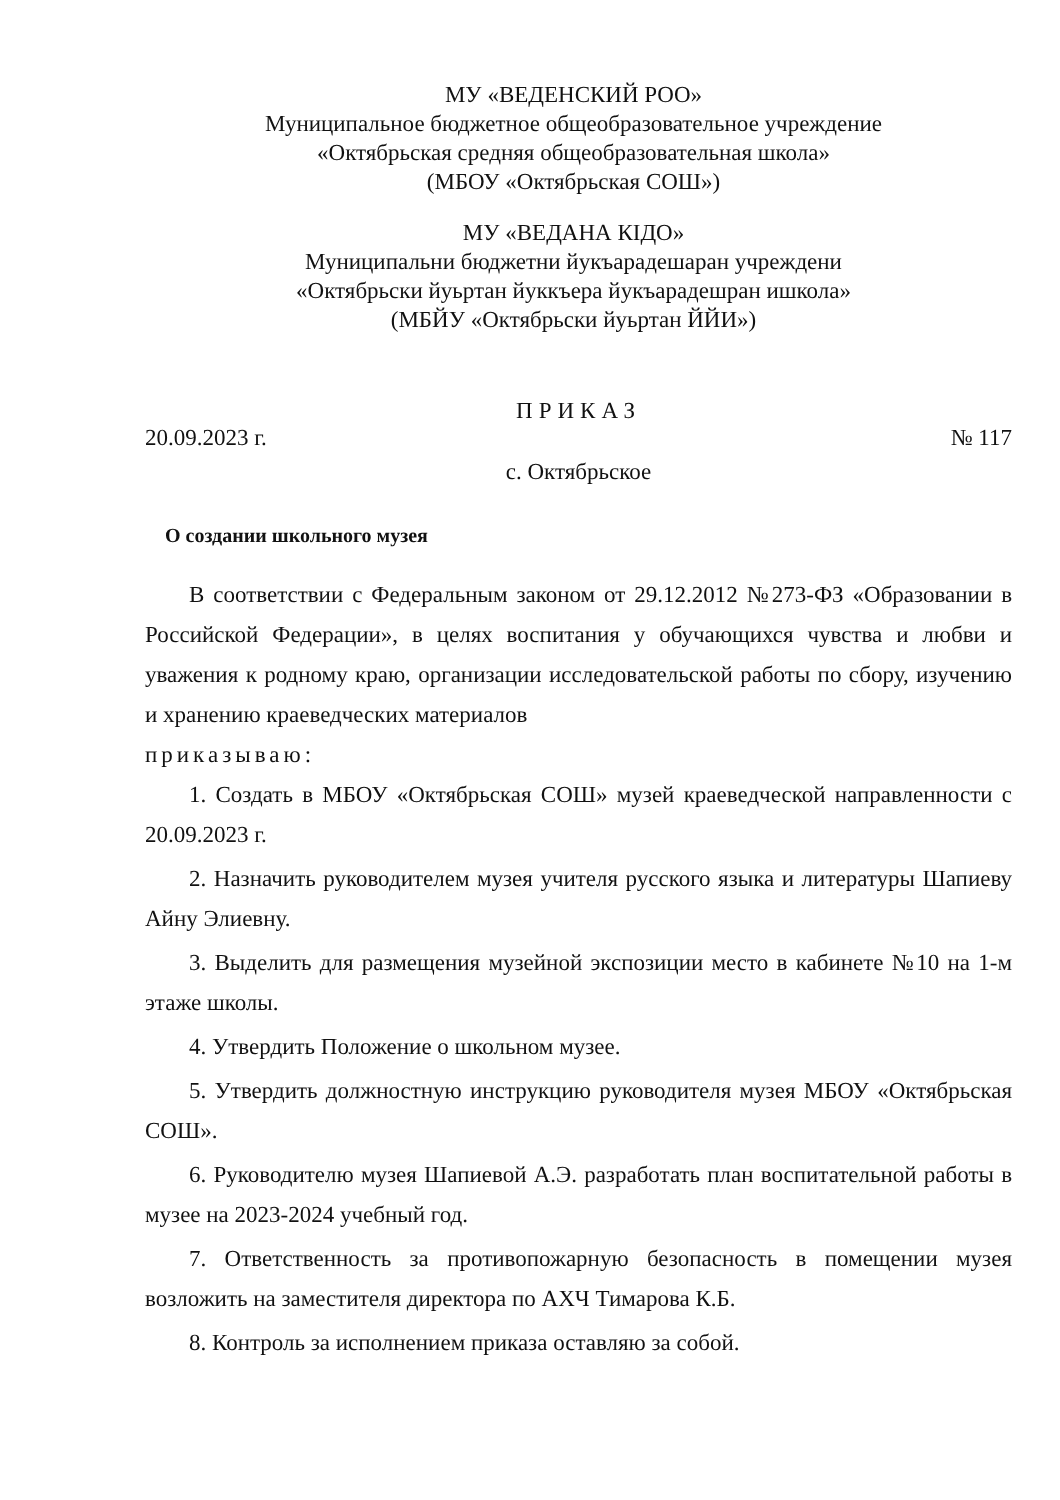МУ «ВЕДЕНСКИЙ РОО»
Муниципальное бюджетное общеобразовательное учреждение
«Октябрьская средняя общеобразовательная школа»
(МБОУ «Октябрьская СОШ»)
МУ «ВЕДАНА КІДО»
Муниципальни бюджетни йукъарадешаран учреждени
«Октябрьски йуьртан йуккъера йукъарадешран ишкола»
(МБЙУ «Октябрьски йуьртан ЙЙИ»)
ПРИКАЗ
20.09.2023 г. № 117
с. Октябрьское
О создании школьного музея
В соответствии с Федеральным законом от 29.12.2012 №273-ФЗ «Образовании в Российской Федерации», в целях воспитания у обучающихся чувства и любви и уважения к родному краю, организации исследовательской работы по сбору, изучению и хранению краеведческих материалов
приказываю:
1. Создать в МБОУ «Октябрьская СОШ» музей краеведческой направленности с 20.09.2023 г.
2. Назначить руководителем музея учителя русского языка и литературы Шапиеву Айну Элиевну.
3. Выделить для размещения музейной экспозиции место в кабинете №10 на 1-м этаже школы.
4. Утвердить Положение о школьном музее.
5. Утвердить должностную инструкцию руководителя музея МБОУ «Октябрьская СОШ».
6. Руководителю музея Шапиевой А.Э. разработать план воспитательной работы в музее на 2023-2024 учебный год.
7. Ответственность за противопожарную безопасность в помещении музея возложить на заместителя директора по АХЧ Тимарова К.Б.
8. Контроль за исполнением приказа оставляю за собой.